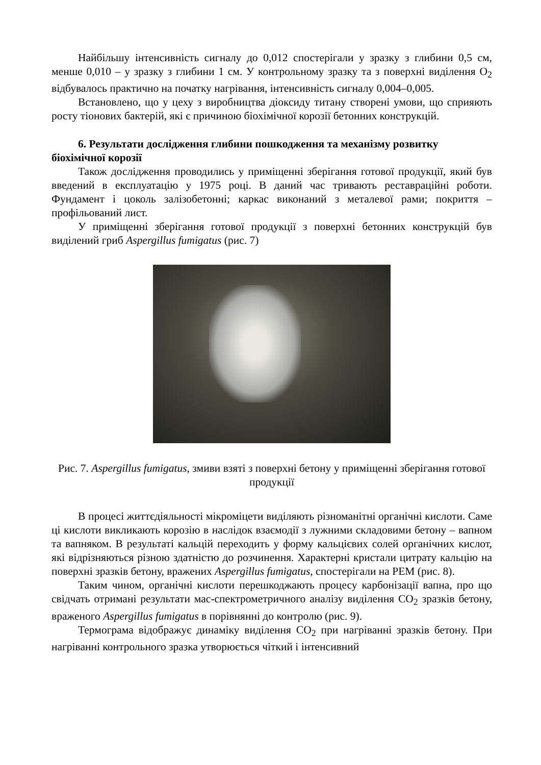Найбільшу інтенсивність сигналу до 0,012 спостерігали у зразку з глибини 0,5 см, менше 0,010 – у зразку з глибини 1 см. У контрольному зразку та з поверхні виділення O<sub>2</sub> відбувалось практично на початку нагрівання, інтенсивність сигналу 0,004–0,005.
Встановлено, що у цеху з виробництва діоксиду титану створені умови, що сприяють росту тіонових бактерій, які є причиною біохімічної корозії бетонних конструкцій.
6. Результати дослідження глибини пошкодження та механізму розвитку біохімічної корозії
Також дослідження проводились у приміщенні зберігання готової продукції, який був введений в експлуатацію у 1975 році. В даний час тривають реставраційні роботи. Фундамент і цоколь залізобетонні; каркас виконаний з металевої рами; покриття – профільований лист.
У приміщенні зберігання готової продукції з поверхні бетонних конструкцій був виділений гриб Aspergillus fumigatus (рис. 7)
Рис. 7. Aspergillus fumigatus, змиви взяті з поверхні бетону у приміщенні зберігання готової продукції
В процесі життєдіяльності мікроміцети виділяють різноманітні органічні кислоти. Саме ці кислоти викликають корозію в наслідок взаємодії з лужними складовими бетону – вапном та вапняком. В результаті кальцій переходить у форму кальцієвих солей органічних кислот, які відрізняються різною здатністю до розчинення. Характерні кристали цитрату кальцію на поверхні зразків бетону, вражених Aspergillus fumigatus, спостерігали на РЕМ (рис. 8).
Таким чином, органічні кислоти перешкоджають процесу карбонізації вапна, про що свідчать отримані результати мас-спектрометричного аналізу виділення CO<sub>2</sub> зразків бетону, враженого Aspergillus fumigatus в порівнянні до контролю (рис. 9).
Термограма відображує динаміку виділення CO<sub>2</sub> при нагріванні зразків бетону. При нагріванні контрольного зразка утворюється чіткий і інтенсивний